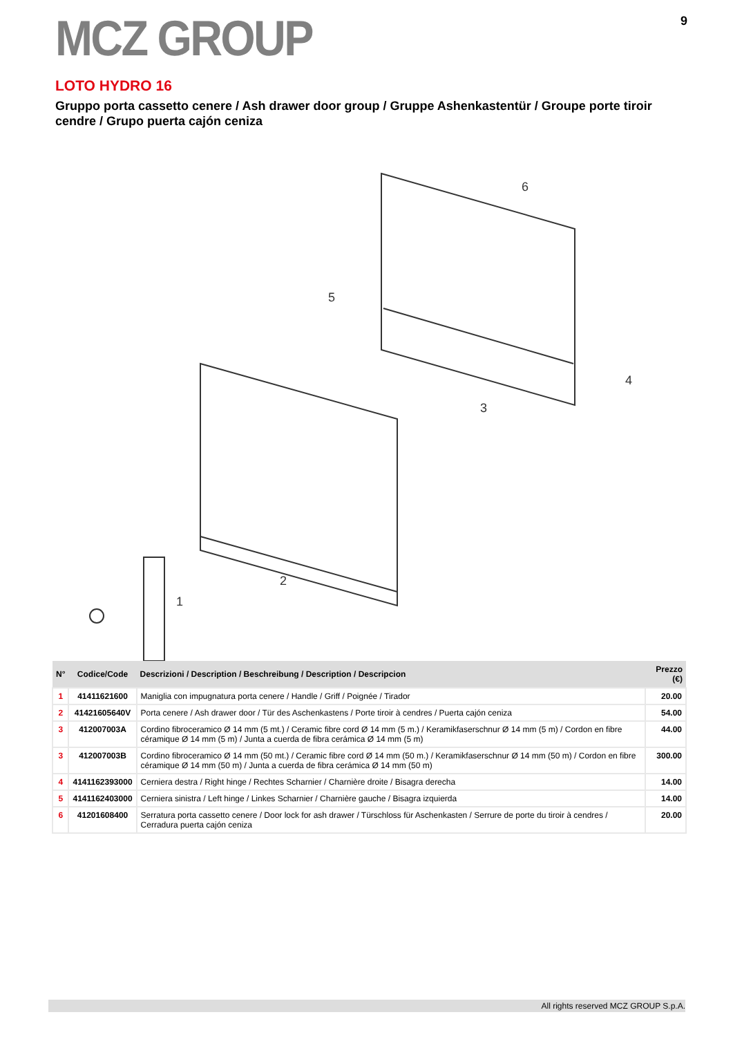MCZ GROUP
9
LOTO HYDRO 16
Gruppo porta cassetto cenere / Ash drawer door group / Gruppe Ashenkastentür / Groupe porte tiroir cendre / Grupo puerta cajón ceniza
6
5
3
4
2
1
| N° | Codice/Code | Descrizioni / Description / Beschreibung / Description / Descripcion | Prezzo (€) |
| --- | --- | --- | --- |
| 1 | 41411621600 | Maniglia con impugnatura porta cenere / Handle / Griff / Poignée / Tirador | 20.00 |
| 2 | 41421605640V | Porta cenere / Ash drawer door / Tür des Aschenkastens / Porte tiroir à cendres / Puerta cajón ceniza | 54.00 |
| 3 | 412007003A | Cordino fibroceramico Ø 14 mm (5 mt.) / Ceramic fibre cord Ø 14 mm (5 m.) / Keramikfaserschnur Ø 14 mm (5 m) / Cordon en fibre céramique Ø 14 mm (5 m) / Junta a cuerda de fibra cerámica Ø 14 mm (5 m) | 44.00 |
| 3 | 412007003B | Cordino fibroceramico Ø 14 mm (50 mt.) / Ceramic fibre cord Ø 14 mm (50 m.) / Keramikfaserschnur Ø 14 mm (50 m) / Cordon en fibre céramique Ø 14 mm (50 m) / Junta a cuerda de fibra cerámica Ø 14 mm (50 m) | 300.00 |
| 4 | 4141162393000 | Cerniera destra / Right hinge / Rechtes Scharnier / Charnière droite / Bisagra derecha | 14.00 |
| 5 | 4141162403000 | Cerniera sinistra / Left hinge / Linkes Scharnier / Charnière gauche / Bisagra izquierda | 14.00 |
| 6 | 41201608400 | Serratura porta cassetto cenere / Door lock for ash drawer / Türschloss für Aschenkasten / Serrure de porte du tiroir à cendres / Cerradura puerta cajón ceniza | 20.00 |
All rights reserved MCZ GROUP S.p.A.